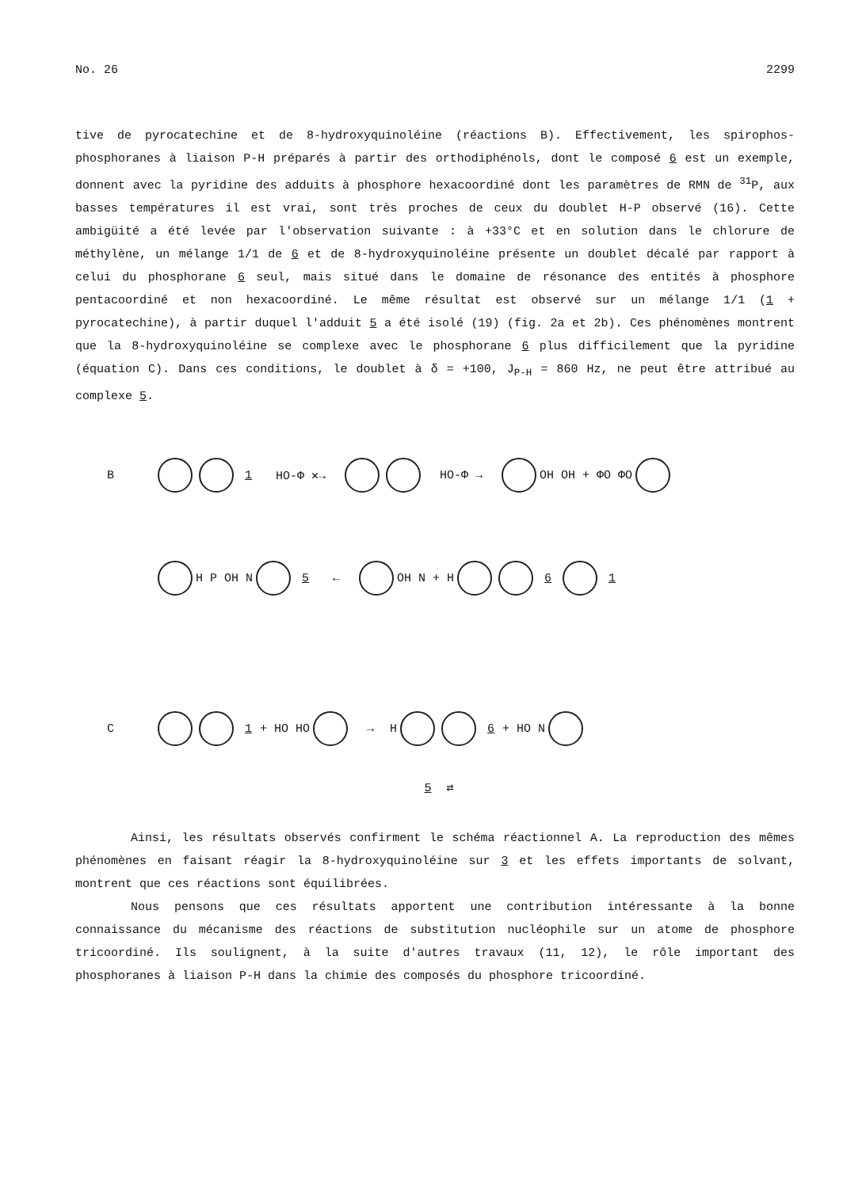No. 26 2299
tive de pyrocatechine et de 8-hydroxyquinoléine (réactions B). Effectivement, les spirophos-phosphoranes à liaison P-H préparés à partir des orthodiphénols, dont le composé 6 est un exemple, donnent avec la pyridine des adduits à phosphore hexacoordiné dont les paramètres de RMN de <sup>31</sup>P, aux basses températures il est vrai, sont très proches de ceux du doublet H-P observé (16). Cette ambigüité a été levée par l'observation suivante : à +33°C et en solution dans le chlorure de méthylène, un mélange 1/1 de 6 et de 8-hydroxyquinoléine présente un doublet décalé par rapport à celui du phosphorane 6 seul, mais situé dans le domaine de résonance des entités à phosphore pentacoordiné et non hexacoordiné. Le même résultat est observé sur un mélange 1/1 (1 + pyrocatechine), à partir duquel l'adduit 5 a été isolé (19) (fig. 2a et 2b). Ces phénomènes montrent que la 8-hydroxyquinoléine se complexe avec le phosphorane 6 plus difficilement que la pyridine (équation C). Dans ces conditions, le doublet à δ = +100, J<sub>P-H</sub> = 860 Hz, ne peut être attribué au complexe 5.
B 1 HO-Φ ✕→ HO-Φ → OH OH + ΦO ΦO
H P OH N 5 ← OH N + H 6 1
C 1 + HO HO → H 6 + HO N
5 ⇄
Ainsi, les résultats observés confirment le schéma réactionnel A. La reproduction des mêmes phénomènes en faisant réagir la 8-hydroxyquinoléine sur 3 et les effets importants de solvant, montrent que ces réactions sont équilibrées.
Nous pensons que ces résultats apportent une contribution intéressante à la bonne connaissance du mécanisme des réactions de substitution nucléophile sur un atome de phosphore tricoordiné. Ils soulignent, à la suite d'autres travaux (11, 12), le rôle important des phosphoranes à liaison P-H dans la chimie des composés du phosphore tricoordiné.